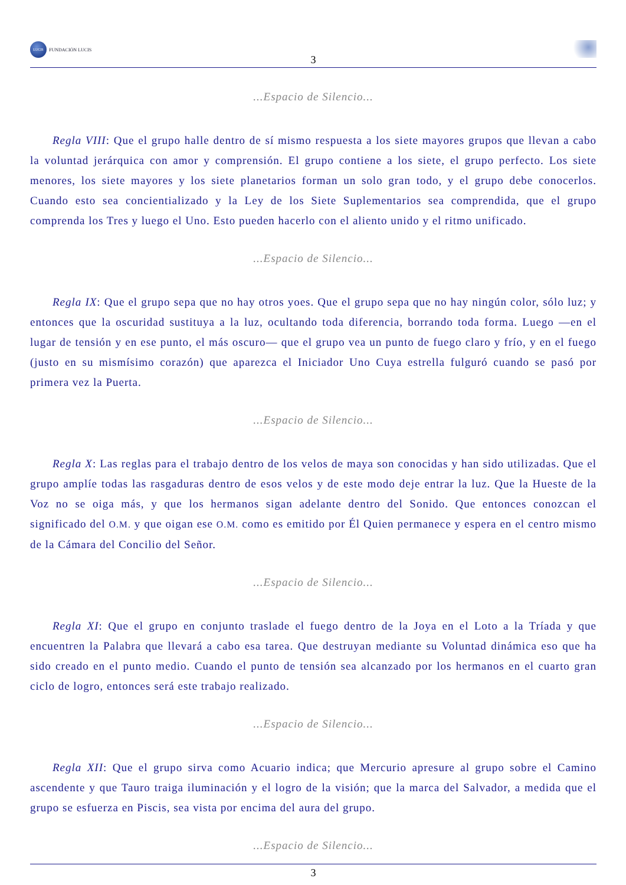LUCIS
FUNDACIÓN LUCIS
3
...Espacio de Silencio...
Regla VIII: Que el grupo halle dentro de sí mismo respuesta a los siete mayores grupos que llevan a cabo la voluntad jerárquica con amor y comprensión. El grupo contiene a los siete, el grupo perfecto. Los siete menores, los siete mayores y los siete planetarios forman un solo gran todo, y el grupo debe conocerlos. Cuando esto sea concientializado y la Ley de los Siete Suplementarios sea comprendida, que el grupo comprenda los Tres y luego el Uno. Esto pueden hacerlo con el aliento unido y el ritmo unificado.
...Espacio de Silencio...
Regla IX: Que el grupo sepa que no hay otros yoes. Que el grupo sepa que no hay ningún color, sólo luz; y entonces que la oscuridad sustituya a la luz, ocultando toda diferencia, borrando toda forma. Luego —en el lugar de tensión y en ese punto, el más oscuro— que el grupo vea un punto de fuego claro y frío, y en el fuego (justo en su mismísimo corazón) que aparezca el Iniciador Uno Cuya estrella fulguró cuando se pasó por primera vez la Puerta.
...Espacio de Silencio...
Regla X: Las reglas para el trabajo dentro de los velos de maya son conocidas y han sido utilizadas. Que el grupo amplíe todas las rasgaduras dentro de esos velos y de este modo deje entrar la luz. Que la Hueste de la Voz no se oiga más, y que los hermanos sigan adelante dentro del Sonido. Que entonces conozcan el significado del O.M. y que oigan ese O.M. como es emitido por Él Quien permanece y espera en el centro mismo de la Cámara del Concilio del Señor.
...Espacio de Silencio...
Regla XI: Que el grupo en conjunto traslade el fuego dentro de la Joya en el Loto a la Tríada y que encuentren la Palabra que llevará a cabo esa tarea. Que destruyan mediante su Voluntad dinámica eso que ha sido creado en el punto medio. Cuando el punto de tensión sea alcanzado por los hermanos en el cuarto gran ciclo de logro, entonces será este trabajo realizado.
...Espacio de Silencio...
Regla XII: Que el grupo sirva como Acuario indica; que Mercurio apresure al grupo sobre el Camino ascendente y que Tauro traiga iluminación y el logro de la visión; que la marca del Salvador, a medida que el grupo se esfuerza en Piscis, sea vista por encima del aura del grupo.
...Espacio de Silencio...
3